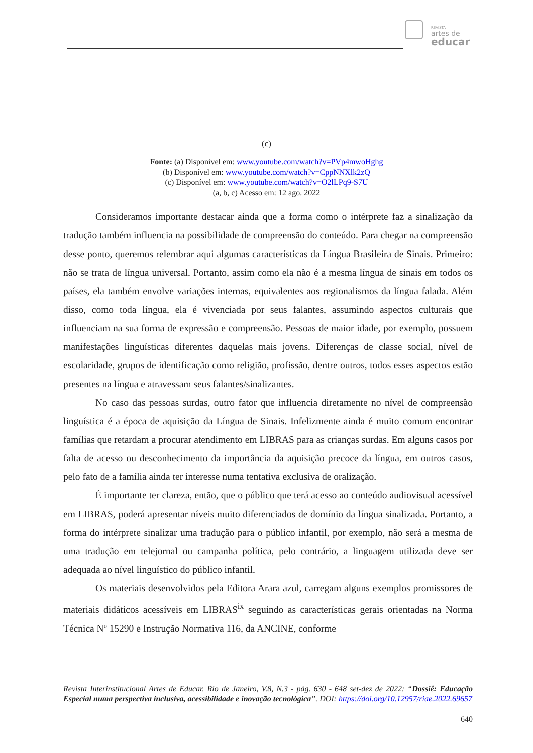REVISTA
artes de
educar
(c)
Fonte: (a) Disponível em: www.youtube.com/watch?v=PVp4mwoHghg
(b) Disponível em: www.youtube.com/watch?v=CppNNXlk2zQ
(c) Disponível em: www.youtube.com/watch?v=O2lLPq9-S7U
(a, b, c) Acesso em: 12 ago. 2022
Consideramos importante destacar ainda que a forma como o intérprete faz a sinalização da tradução também influencia na possibilidade de compreensão do conteúdo. Para chegar na compreensão desse ponto, queremos relembrar aqui algumas características da Língua Brasileira de Sinais. Primeiro: não se trata de língua universal. Portanto, assim como ela não é a mesma língua de sinais em todos os países, ela também envolve variações internas, equivalentes aos regionalismos da língua falada. Além disso, como toda língua, ela é vivenciada por seus falantes, assumindo aspectos culturais que influenciam na sua forma de expressão e compreensão. Pessoas de maior idade, por exemplo, possuem manifestações linguísticas diferentes daquelas mais jovens. Diferenças de classe social, nível de escolaridade, grupos de identificação como religião, profissão, dentre outros, todos esses aspectos estão presentes na língua e atravessam seus falantes/sinalizantes.
No caso das pessoas surdas, outro fator que influencia diretamente no nível de compreensão linguística é a época de aquisição da Língua de Sinais. Infelizmente ainda é muito comum encontrar famílias que retardam a procurar atendimento em LIBRAS para as crianças surdas. Em alguns casos por falta de acesso ou desconhecimento da importância da aquisição precoce da língua, em outros casos, pelo fato de a família ainda ter interesse numa tentativa exclusiva de oralização.
É importante ter clareza, então, que o público que terá acesso ao conteúdo audiovisual acessível em LIBRAS, poderá apresentar níveis muito diferenciados de domínio da língua sinalizada. Portanto, a forma do intérprete sinalizar uma tradução para o público infantil, por exemplo, não será a mesma de uma tradução em telejornal ou campanha política, pelo contrário, a linguagem utilizada deve ser adequada ao nível linguístico do público infantil.
Os materiais desenvolvidos pela Editora Arara azul, carregam alguns exemplos promissores de materiais didáticos acessíveis em LIBRAS<sup>ix</sup> seguindo as características gerais orientadas na Norma Técnica Nº 15290 e Instrução Normativa 116, da ANCINE, conforme
Revista Interinstitucional Artes de Educar. Rio de Janeiro, V.8, N.3 - pág. 630 - 648 set-dez de 2022: “Dossiê: Educação Especial numa perspectiva inclusiva, acessibilidade e inovação tecnológica”. DOI: https://doi.org/10.12957/riae.2022.69657
640